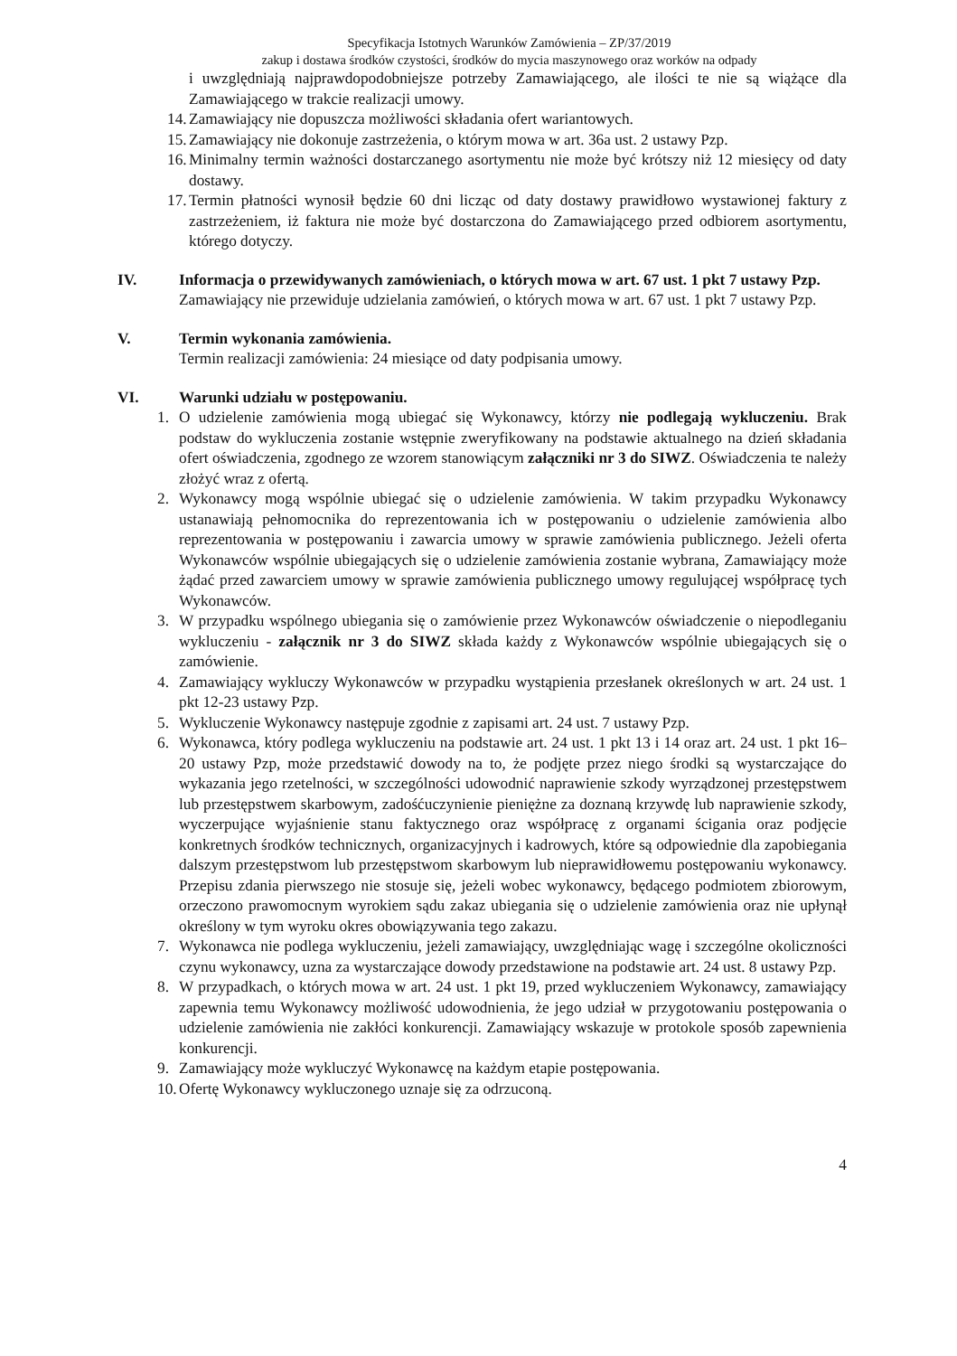Specyfikacja Istotnych Warunków Zamówienia – ZP/37/2019
zakup i dostawa środków czystości, środków do mycia maszynowego oraz worków na odpady
i uwzględniają najprawdopodobniejsze potrzeby Zamawiającego, ale ilości te nie są wiążące dla Zamawiającego w trakcie realizacji umowy.
14. Zamawiający nie dopuszcza możliwości składania ofert wariantowych.
15. Zamawiający nie dokonuje zastrzeżenia, o którym mowa w art. 36a ust. 2 ustawy Pzp.
16. Minimalny termin ważności dostarczanego asortymentu nie może być krótszy niż 12 miesięcy od daty dostawy.
17. Termin płatności wynosił będzie 60 dni licząc od daty dostawy prawidłowo wystawionej faktury z zastrzeżeniem, iż faktura nie może być dostarczona do Zamawiającego przed odbiorem asortymentu, którego dotyczy.
IV. Informacja o przewidywanych zamówieniach, o których mowa w art. 67 ust. 1 pkt 7 ustawy Pzp.
Zamawiający nie przewiduje udzielania zamówień, o których mowa w art. 67 ust. 1 pkt 7 ustawy Pzp.
V. Termin wykonania zamówienia.
Termin realizacji zamówienia: 24 miesiące od daty podpisania umowy.
VI. Warunki udziału w postępowaniu.
1. O udzielenie zamówienia mogą ubiegać się Wykonawcy, którzy nie podlegają wykluczeniu. Brak podstaw do wykluczenia zostanie wstępnie zweryfikowany na podstawie aktualnego na dzień składania ofert oświadczenia, zgodnego ze wzorem stanowiącym załączniki nr 3 do SIWZ. Oświadczenia te należy złożyć wraz z ofertą.
2. Wykonawcy mogą wspólnie ubiegać się o udzielenie zamówienia. W takim przypadku Wykonawcy ustanawiają pełnomocnika do reprezentowania ich w postępowaniu o udzielenie zamówienia albo reprezentowania w postępowaniu i zawarcia umowy w sprawie zamówienia publicznego. Jeżeli oferta Wykonawców wspólnie ubiegających się o udzielenie zamówienia zostanie wybrana, Zamawiający może żądać przed zawarciem umowy w sprawie zamówienia publicznego umowy regulującej współpracę tych Wykonawców.
3. W przypadku wspólnego ubiegania się o zamówienie przez Wykonawców oświadczenie o niepodleganiu wykluczeniu - załącznik nr 3 do SIWZ składa każdy z Wykonawców wspólnie ubiegających się o zamówienie.
4. Zamawiający wykluczy Wykonawców w przypadku wystąpienia przesłanek określonych w art. 24 ust. 1 pkt 12-23 ustawy Pzp.
5. Wykluczenie Wykonawcy następuje zgodnie z zapisami art. 24 ust. 7 ustawy Pzp.
6. Wykonawca, który podlega wykluczeniu na podstawie art. 24 ust. 1 pkt 13 i 14 oraz art. 24 ust. 1 pkt 16–20 ustawy Pzp, może przedstawić dowody na to, że podjęte przez niego środki są wystarczające do wykazania jego rzetelności, w szczególności udowodnić naprawienie szkody wyrządzonej przestępstwem lub przestępstwem skarbowym, zadośćuczynienie pieniężne za doznaną krzywdę lub naprawienie szkody, wyczerpujące wyjaśnienie stanu faktycznego oraz współpracę z organami ścigania oraz podjęcie konkretnych środków technicznych, organizacyjnych i kadrowych, które są odpowiednie dla zapobiegania dalszym przestępstwom lub przestępstwom skarbowym lub nieprawidłowemu postępowaniu wykonawcy. Przepisu zdania pierwszego nie stosuje się, jeżeli wobec wykonawcy, będącego podmiotem zbiorowym, orzeczono prawomocnym wyrokiem sądu zakaz ubiegania się o udzielenie zamówienia oraz nie upłynął określony w tym wyroku okres obowiązywania tego zakazu.
7. Wykonawca nie podlega wykluczeniu, jeżeli zamawiający, uwzględniając wagę i szczególne okoliczności czynu wykonawcy, uzna za wystarczające dowody przedstawione na podstawie art. 24 ust. 8 ustawy Pzp.
8. W przypadkach, o których mowa w art. 24 ust. 1 pkt 19, przed wykluczeniem Wykonawcy, zamawiający zapewnia temu Wykonawcy możliwość udowodnienia, że jego udział w przygotowaniu postępowania o udzielenie zamówienia nie zakłóci konkurencji. Zamawiający wskazuje w protokole sposób zapewnienia konkurencji.
9. Zamawiający może wykluczyć Wykonawcę na każdym etapie postępowania.
10. Ofertę Wykonawcy wykluczonego uznaje się za odrzuconą.
4